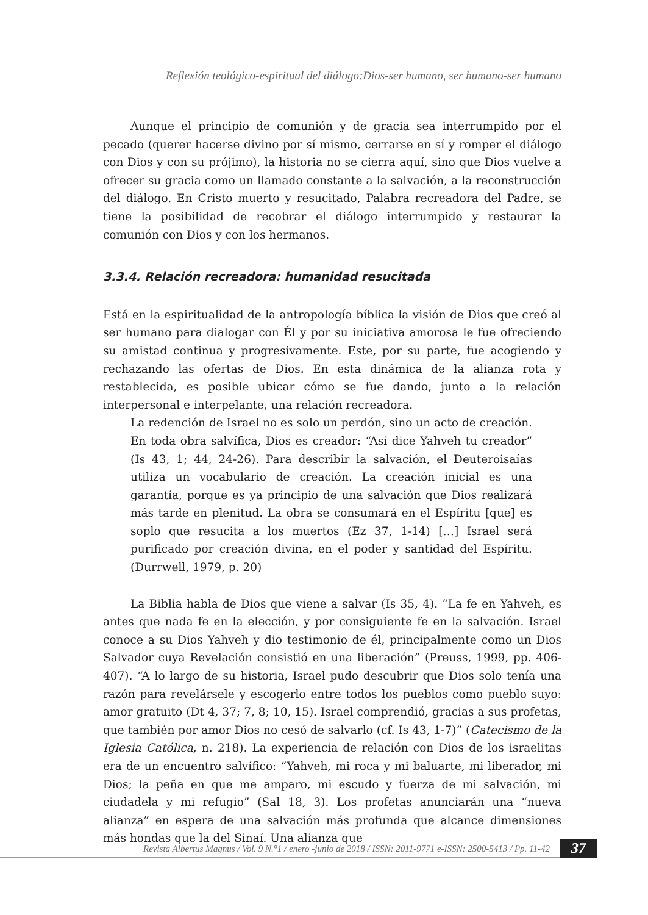Reflexión teológico-espiritual del diálogo:Dios-ser humano, ser humano-ser humano
Aunque el principio de comunión y de gracia sea interrumpido por el pecado (querer hacerse divino por sí mismo, cerrarse en sí y romper el diálogo con Dios y con su prójimo), la historia no se cierra aquí, sino que Dios vuelve a ofrecer su gracia como un llamado constante a la salvación, a la reconstrucción del diálogo. En Cristo muerto y resucitado, Palabra recreadora del Padre, se tiene la posibilidad de recobrar el diálogo interrumpido y restaurar la comunión con Dios y con los hermanos.
3.3.4. Relación recreadora: humanidad resucitada
Está en la espiritualidad de la antropología bíblica la visión de Dios que creó al ser humano para dialogar con Él y por su iniciativa amorosa le fue ofreciendo su amistad continua y progresivamente. Este, por su parte, fue acogiendo y rechazando las ofertas de Dios. En esta dinámica de la alianza rota y restablecida, es posible ubicar cómo se fue dando, junto a la relación interpersonal e interpelante, una relación recreadora.
La redención de Israel no es solo un perdón, sino un acto de creación. En toda obra salvífica, Dios es creador: “Así dice Yahveh tu creador” (Is 43, 1; 44, 24-26). Para describir la salvación, el Deuteroisaías utiliza un vocabulario de creación. La creación inicial es una garantía, porque es ya principio de una salvación que Dios realizará más tarde en plenitud. La obra se consumará en el Espíritu [que] es soplo que resucita a los muertos (Ez 37, 1-14) […] Israel será purificado por creación divina, en el poder y santidad del Espíritu. (Durrwell, 1979, p. 20)
La Biblia habla de Dios que viene a salvar (Is 35, 4). “La fe en Yahveh, es antes que nada fe en la elección, y por consiguiente fe en la salvación. Israel conoce a su Dios Yahveh y dio testimonio de él, principalmente como un Dios Salvador cuya Revelación consistió en una liberación” (Preuss, 1999, pp. 406-407). “A lo largo de su historia, Israel pudo descubrir que Dios solo tenía una razón para revelársele y escogerlo entre todos los pueblos como pueblo suyo: amor gratuito (Dt 4, 37; 7, 8; 10, 15). Israel comprendió, gracias a sus profetas, que también por amor Dios no cesó de salvarlo (cf. Is 43, 1-7)” (Catecismo de la Iglesia Católica, n. 218). La experiencia de relación con Dios de los israelitas era de un encuentro salvífico: “Yahveh, mi roca y mi baluarte, mi liberador, mi Dios; la peña en que me amparo, mi escudo y fuerza de mi salvación, mi ciudadela y mi refugio” (Sal 18, 3). Los profetas anunciarán una “nueva alianza” en espera de una salvación más profunda que alcance dimensiones más hondas que la del Sinaí. Una alianza que
Revista Albertus Magnus / Vol. 9 N.°1 / enero -junio de 2018 / ISSN: 2011-9771 e-ISSN: 2500-5413 / Pp. 11-42 37